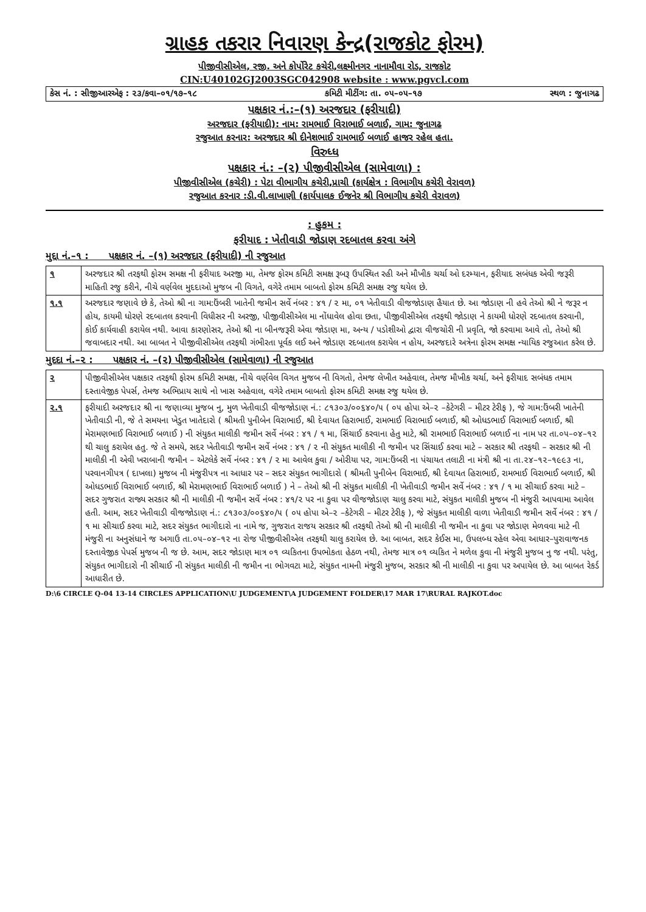ગ્રાહક તકરાર નિવારણ કેન્દ્ર(રાજકોટ ફોરમ)
પીજીવીસીએલ, રજી. અને કોર્પોરેટ કચેરી,લક્ષ્મીનગર નાનામૌવા રોડ, રાજકોટ
CIN:U40102GJ2003SGC042908 website : www.pgvcl.com
કેસ નં. : સીજીઆરએફ : ૨૩/કવા–૦૧/૧૭–૧૮ કમિટી મીટીંગ: તા. ૦૫–૦૫–૧૭ સ્થળ : જુનાગઢ
પક્ષકાર નં.:–(૧) અરજદાર (ફરીયાદી)
અરજદાર (ફરીયાદી): નામ: રામભાઈ વિરાભાઈ બળાઈ, ગામ: જુનાગઢ
રજુઆત કરનાર: અરજદાર શ્રી દીનેશભાઈ રામભાઈ બળાઈ હાજર રહેલ હતા.
વિરુધ્ધ
પક્ષકાર નં.: –(૨) પીજીવીસીએલ (સામેવાળા) :
પીજીવીસીએલ (કચેરી) : પેટા વીભાગીય કચેરી,પ્રાચી (કાર્યક્ષેત્ર : વિભાગીય કચેરી વેરાવળ)
રજુઆત કરનાર :ડી.વી.લાખાણી (કાર્યપાલક ઈજનેર શ્રી વિભાગીય કચેરી વેરાવળ)
: હુકમ :
ફરીયાદ : ખેતીવાડી જોડાણ રદબાતલ કરવા અંગે
મુદ્દા નં.–૧ : પક્ષકાર નં. –(૧) અરજદાર (ફરીયાદી) ની રજુઆત
| ૧ | અરજદાર શ્રી તરફથી ફોરમ સમક્ષ ની ફરીયાદ અરજી મા, તેમજ ફોરમ કમિટી સમક્ષ રૂબરૂ ઉપસ્થિત રહી અને મૌખીક ચર્ચા ઓ દરમ્યાન, ફરીયાદ સબંધક એવી જરૂરી માહિતી રજુ કરીને, નીચે વર્ણવેલ મુદદાઓ મુજબ ની વિગતે, વગેરે તમામ બાબતો ફોરમ કમિટી સમક્ષ રજુ થયેલ છે. |
| ૧.૧ | અરજદાર જણાવે છે કે, તેઓ શ્રી ના ગામ:ઉંબરી ખાતેની જમીન સર્વે નંબર : ૪૧ / ૨ મા, ૦૧ ખેતીવાડી વીજજોડાણ હૈયાત છે. આ જોડાણ ની હવે તેઓ શ્રી ને જરૂર ન હોય, કાયમી ધોરણે રદબાતલ કરવાની વિધીસર ની અરજી, પીજીવીસીએલ મા નોંધાવેલ હોવા છતા, પીજીવીસીએલ તરફથી જોડાણ ને કાયમી ધોરણે રદબાતલ કરવાની, કોઈ કાર્યવાહી કરાયેલ નથી. આવા કારણોસર, તેઓ શ્રી ના બીનજરૂરી એવા જોડાણ મા, અન્ય / પડોશીઓ દ્વારા વીજચોરી ની પ્રવૃતિ, જો કરવામા આવે તો, તેઓ શ્રી જવાબદાર નથી. આ બાબત ને પીજીવીસીએલ તરફથી ગંભીરતા પૂર્વક લઈ અને જોડાણ રદબાતલ કરાયેલ ન હોય, અરજદારે અત્રેના ફોરમ સમક્ષ ન્યાયિક રજુઆત કરેલ છે. |
મુદદા નં.–૨ : પક્ષકાર નં. –(૨) પીજીવીસીએલ (સામેવાળા) ની રજુઆત
| ૨ | પીજીવીસીએલ પક્ષકાર તરફથી ફોરમ કમિટી સમક્ષ, નીચે વર્ણવેલ વિગત મુજબ ની વિગતો, તેમજ લેખીત અહેવાલ, તેમજ મૌખીક ચર્ચા, અને ફરીયાદ સબંધક તમામ દસ્તાવેજીક પેપર્સ, તેમજ અભિપ્રાય સાથે નો ખાસ અહેવાલ, વગેરે તમામ બાબતો ફોરમ કમિટી સમક્ષ રજુ થયેલ છે. |
| ૨.૧ | ફરીયાદી અરજદાર શ્રી ના જણાવ્યા મુજબ નુ, મુળ ખેતીવાડી વીજજોડાણ નં.: ૮૧૩૦૩/૦૦૬૪૦/૫ ( ૦૫ હોપા એ–૨ –કેટેગરી – મીટર ટેરીફ ), જે ગામ:ઉંબરી ખાતેની ખેતીવાડી ની, જે તે સમયના ખેડુત ખાતેદારો ( શ્રીમતી પુનીબેન વિરાભાઈ, શ્રી દેવાયત હિરાભાઈ, રામભાઈ વિરાભાઈ બળાઈ, શ્રી ઓધડભાઈ વિરાભાઈ બળાઈ, શ્રી મેરામણભાઈ વિરાભાઈ બળાઈ ) ની સંયુકત માલીકી જમીન સર્વે નંબર : ૪૧ / ૧ મા, સિંચાઈ કરવાના હેતુ માટે, શ્રી રામભાઈ વિરાભાઈ બળાઈ ના નામ પર તા.૦૫–૦૪–૧૨ થી ચાલુ કરાયેલ હતુ. જે તે સમયે, સદર ખેતીવાડી જમીન સર્વે નંબર : ૪૧ / ૨ ની સંયુકત માલીકી ની જમીન પર સિંચાઈ કરવા માટે – સરકાર શ્રી તરફથી – સરકાર શ્રી ની માલીકી ની એવી ખરાબાની જમીન – એટલેકે સર્વે નંબર : ૪૧ / ૨ મા આવેલ કુવા / ઓરીયા પર, ગામ:ઉંબરી ના પંચાયત તલાટી ના મંત્રી શ્રી ના તા.૨૪–૧૨–૧૯૯૩ ના, પરવાનગીપત્ર ( દાખલા) મુજબ ની મંજુરીપત્ર ના આધાર પર – સદર સંયુકત ભાગીદારો ( શ્રીમતી પુનીબેન વિરાભાઈ, શ્રી દેવાયત હિરાભાઈ, રામભાઈ વિરાભાઈ બળાઈ, શ્રી ઓધડભાઈ વિરાભાઈ બળાઈ, શ્રી મેરામણભાઈ વિરાભાઈ બળાઈ ) ને – તેઓ શ્રી ની સંયુકત માલીકી ની ખેતીવાડી જમીન સર્વે નંબર : ૪૧ / ૧ મા સીચાઈ કરવા માટે – સદર ગુજરાત રાજ્ય સરકાર શ્રી ની માલીકી ની જમીન સર્વે નંબર : ૪૧/૨ પર ના કુવા પર વીજજોડાણ ચાલુ કરવા માટે, સંયુકત માલીકી મુજબ ની મંજુરી આપવામા આવેલ હતી. આમ, સદર ખેતીવાડી વીજજોડાણ નં.: ૮૧૩૦૩/૦૦૬૪૦/૫ ( ૦૫ હોપા એ–૨ –કેટેગરી – મીટર ટેરીફ ), જે સંયુકત માલીકી વાળા ખેતીવાડી જમીન સર્વે નંબર : ૪૧ / ૧ મા સીચાઈ કરવા માટે, સદર સંયુકત ભાગીદારો ના નામે જ, ગુજરાત રાજય સરકાર શ્રી તરફથી તેઓ શ્રી ની માલીકી ની જમીન ના કુવા પર જોડાણ મેળવવા માટે ની મંજુરી ના અનુસંધાને જ અગાઉ તા.૦૫–૦૪–૧૨ ના રોજ પીજીવીસીએલ તરફથી ચાલુ કરાયેલ છે. આ બાબત, સદર કેઈસ મા, ઉપલબ્ધ રહેલ એવા આધાર–પુરાવાજનક દસ્તાવેજીક પેપર્સ મુજબ ની જ છે. આમ, સદર જોડાણ માત્ર ૦૧ વ્યકિતના ઉપભોકતા હેઠળ નથી, તેમજ માત્ર ૦૧ વ્યકિત ને મળેલ કુવા ની મંજુરી મુજબ નુ જ નથી. પરંતુ, સંયુકત ભાગીદારો ની સીચાઈ ની સંયુકત માલીકી ની જમીન ના ભોગવટા માટે, સંયુકત નામની મંજુરી મુજબ, સરકાર શ્રી ની માલીકી ના કુવા પર અપાયેલ છે. આ બાબત રેકર્ડ આધારીત છે. |
D:\6 CIRCLE Q-04 13-14 CIRCLES APPLICATION\U JUDGEMENT\A JUDGEMENT FOLDER\17 MAR 17\RURAL RAJKOT.doc